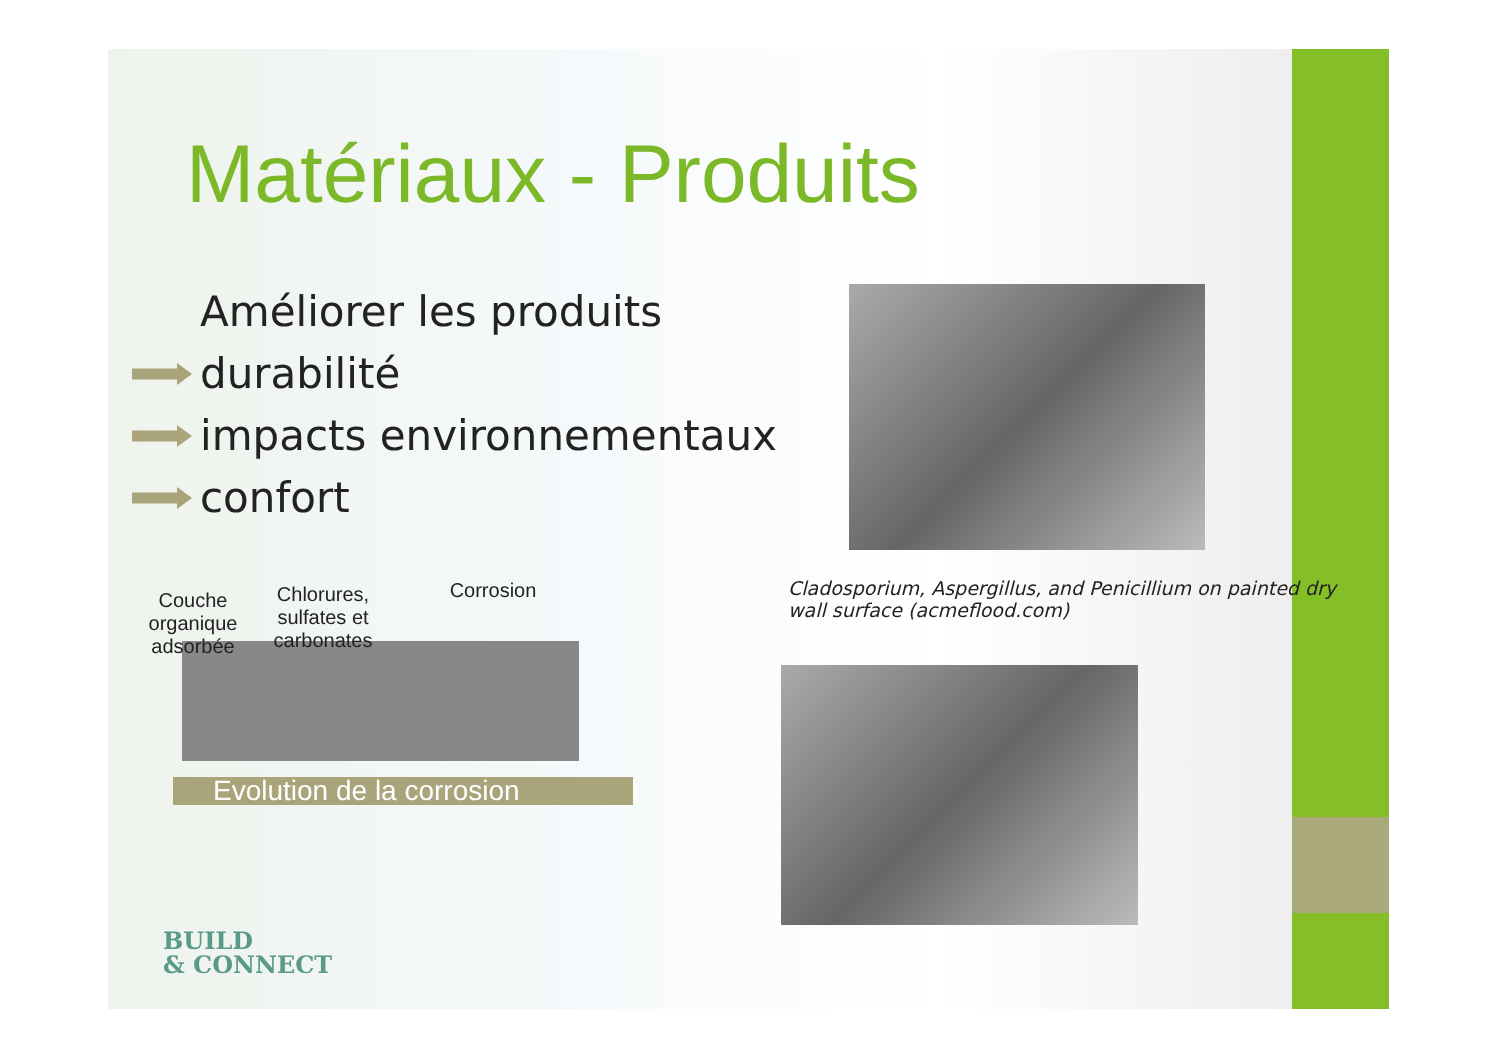Matériaux - Produits
Améliorer les produits
durabilité
impacts environnementaux
confort
Cladosporium, Aspergillus, and Penicillium on painted dry wall surface (acmeflood.com)
Couche organique adsorbée
Chlorures, sulfates et carbonates
Corrosion
Evolution de la corrosion
BUILD
& CONNECT